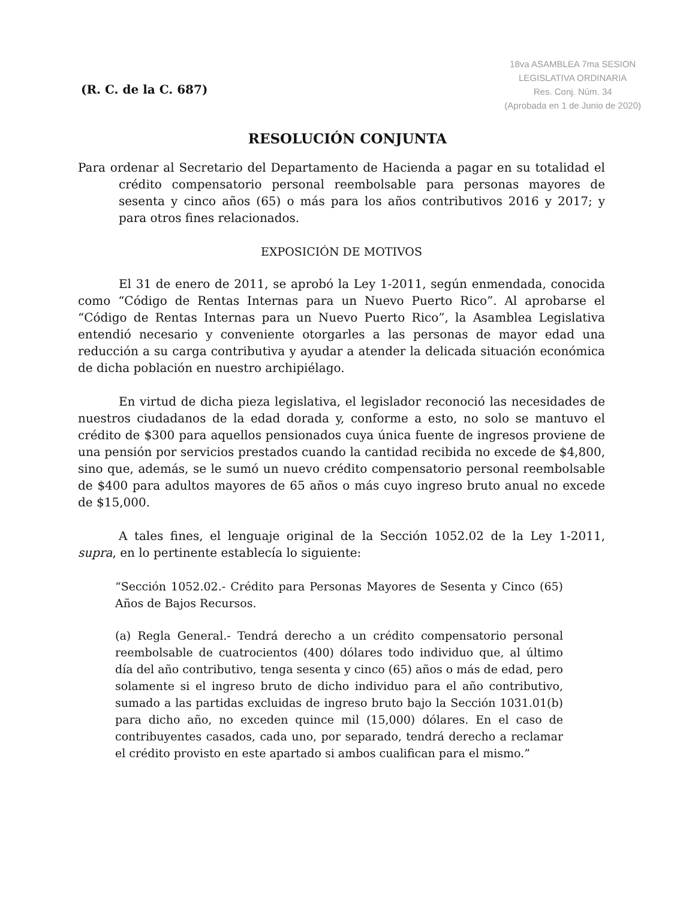(R. C. de la C. 687)
18va ASAMBLEA 7ma SESION
LEGISLATIVA ORDINARIA
Res. Conj. Núm. 34
(Aprobada en 1 de Junio de 2020)
RESOLUCIÓN CONJUNTA
Para ordenar al Secretario del Departamento de Hacienda a pagar en su totalidad el crédito compensatorio personal reembolsable para personas mayores de sesenta y cinco años (65) o más para los años contributivos 2016 y 2017; y para otros fines relacionados.
EXPOSICIÓN DE MOTIVOS
El 31 de enero de 2011, se aprobó la Ley 1-2011, según enmendada, conocida como “Código de Rentas Internas para un Nuevo Puerto Rico”. Al aprobarse el “Código de Rentas Internas para un Nuevo Puerto Rico”, la Asamblea Legislativa entendió necesario y conveniente otorgarles a las personas de mayor edad una reducción a su carga contributiva y ayudar a atender la delicada situación económica de dicha población en nuestro archipiélago.
En virtud de dicha pieza legislativa, el legislador reconoció las necesidades de nuestros ciudadanos de la edad dorada y, conforme a esto, no solo se mantuvo el crédito de $300 para aquellos pensionados cuya única fuente de ingresos proviene de una pensión por servicios prestados cuando la cantidad recibida no excede de $4,800, sino que, además, se le sumó un nuevo crédito compensatorio personal reembolsable de $400 para adultos mayores de 65 años o más cuyo ingreso bruto anual no excede de $15,000.
A tales fines, el lenguaje original de la Sección 1052.02 de la Ley 1-2011, supra, en lo pertinente establecía lo siguiente:
“Sección 1052.02.- Crédito para Personas Mayores de Sesenta y Cinco (65) Años de Bajos Recursos.
(a) Regla General.- Tendrá derecho a un crédito compensatorio personal reembolsable de cuatrocientos (400) dólares todo individuo que, al último día del año contributivo, tenga sesenta y cinco (65) años o más de edad, pero solamente si el ingreso bruto de dicho individuo para el año contributivo, sumado a las partidas excluidas de ingreso bruto bajo la Sección 1031.01(b) para dicho año, no exceden quince mil (15,000) dólares. En el caso de contribuyentes casados, cada uno, por separado, tendrá derecho a reclamar el crédito provisto en este apartado si ambos cualifican para el mismo.”